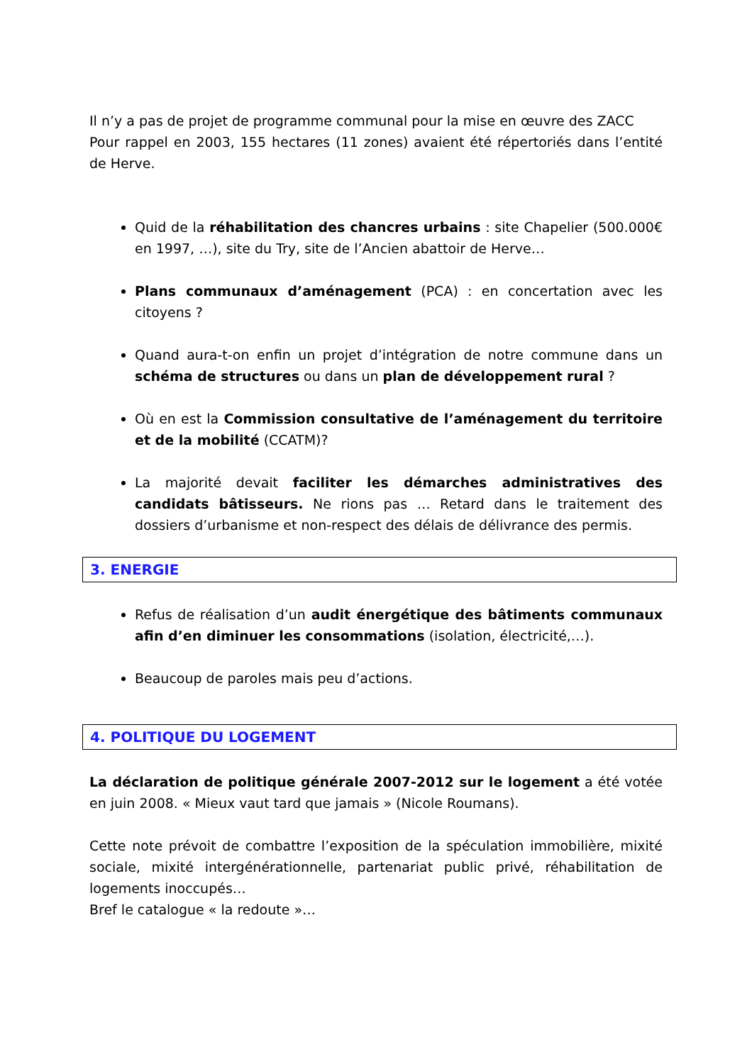Il n’y a pas de projet de programme communal pour la mise en œuvre des ZACC
Pour rappel en 2003, 155 hectares (11 zones) avaient été répertoriés dans l’entité de Herve.
Quid de la réhabilitation des chancres urbains : site Chapelier (500.000€ en 1997, …), site du Try, site de l’Ancien abattoir de Herve…
Plans communaux d’aménagement (PCA) : en concertation avec les citoyens ?
Quand aura-t-on enfin un projet d’intégration de notre commune dans un schéma de structures ou dans un plan de développement rural ?
Où en est la Commission consultative de l’aménagement du territoire et de la mobilité (CCATM)?
La majorité devait faciliter les démarches administratives des candidats bâtisseurs. Ne rions pas … Retard dans le traitement des dossiers d’urbanisme et non-respect des délais de délivrance des permis.
3. ENERGIE
Refus de réalisation d’un audit énergétique des bâtiments communaux afin d’en diminuer les consommations (isolation, électricité,…).
Beaucoup de paroles mais peu d’actions.
4. POLITIQUE DU LOGEMENT
La déclaration de politique générale 2007-2012 sur le logement a été votée en juin 2008. « Mieux vaut tard que jamais » (Nicole Roumans).
Cette note prévoit de combattre l’exposition de la spéculation immobilière, mixité sociale, mixité intergénérationnelle, partenariat public privé, réhabilitation de logements inoccupés…
Bref le catalogue « la redoute »…